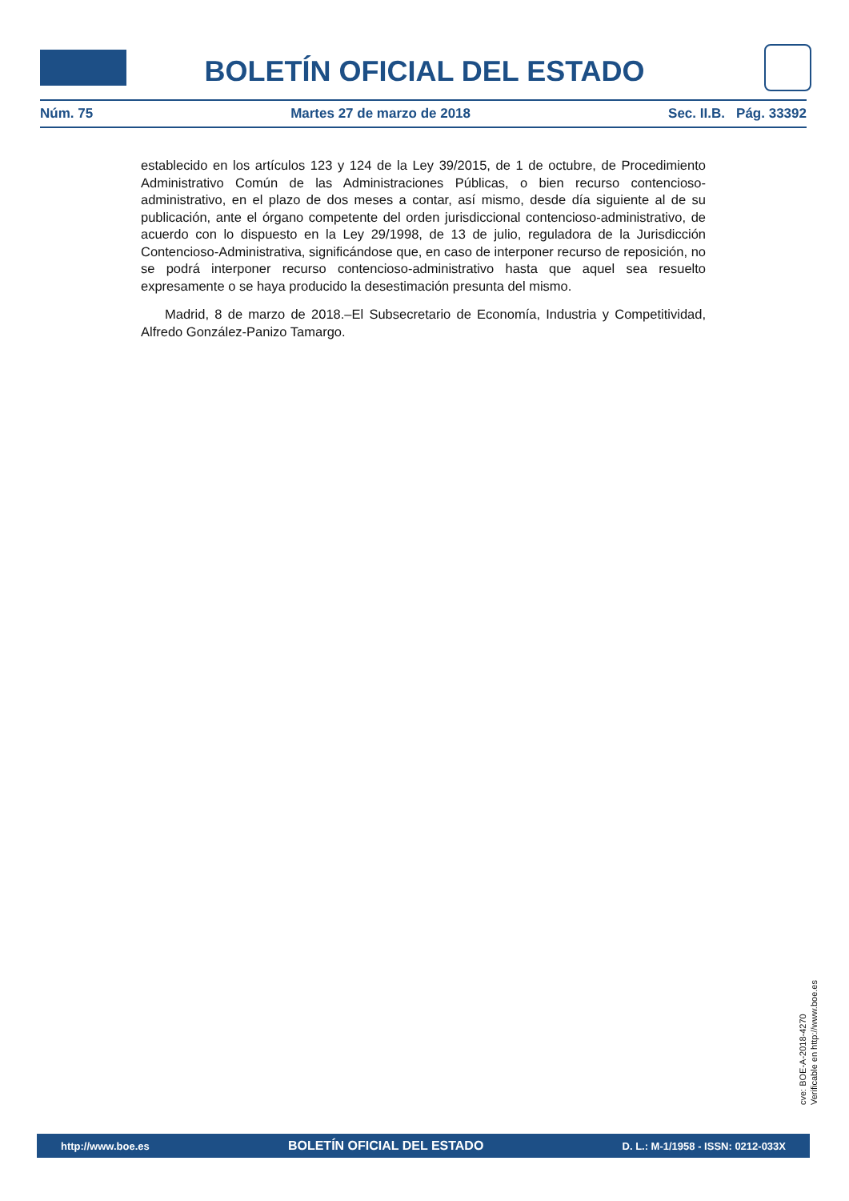BOLETÍN OFICIAL DEL ESTADO
Núm. 75 Martes 27 de marzo de 2018 Sec. II.B. Pág. 33392
establecido en los artículos 123 y 124 de la Ley 39/2015, de 1 de octubre, de Procedimiento Administrativo Común de las Administraciones Públicas, o bien recurso contencioso-administrativo, en el plazo de dos meses a contar, así mismo, desde día siguiente al de su publicación, ante el órgano competente del orden jurisdiccional contencioso-administrativo, de acuerdo con lo dispuesto en la Ley 29/1998, de 13 de julio, reguladora de la Jurisdicción Contencioso-Administrativa, significándose que, en caso de interponer recurso de reposición, no se podrá interponer recurso contencioso-administrativo hasta que aquel sea resuelto expresamente o se haya producido la desestimación presunta del mismo.
Madrid, 8 de marzo de 2018.–El Subsecretario de Economía, Industria y Competitividad, Alfredo González-Panizo Tamargo.
cve: BOE-A-2018-4270
Verificable en http://www.boe.es
http://www.boe.es BOLETÍN OFICIAL DEL ESTADO D. L.: M-1/1958 - ISSN: 0212-033X